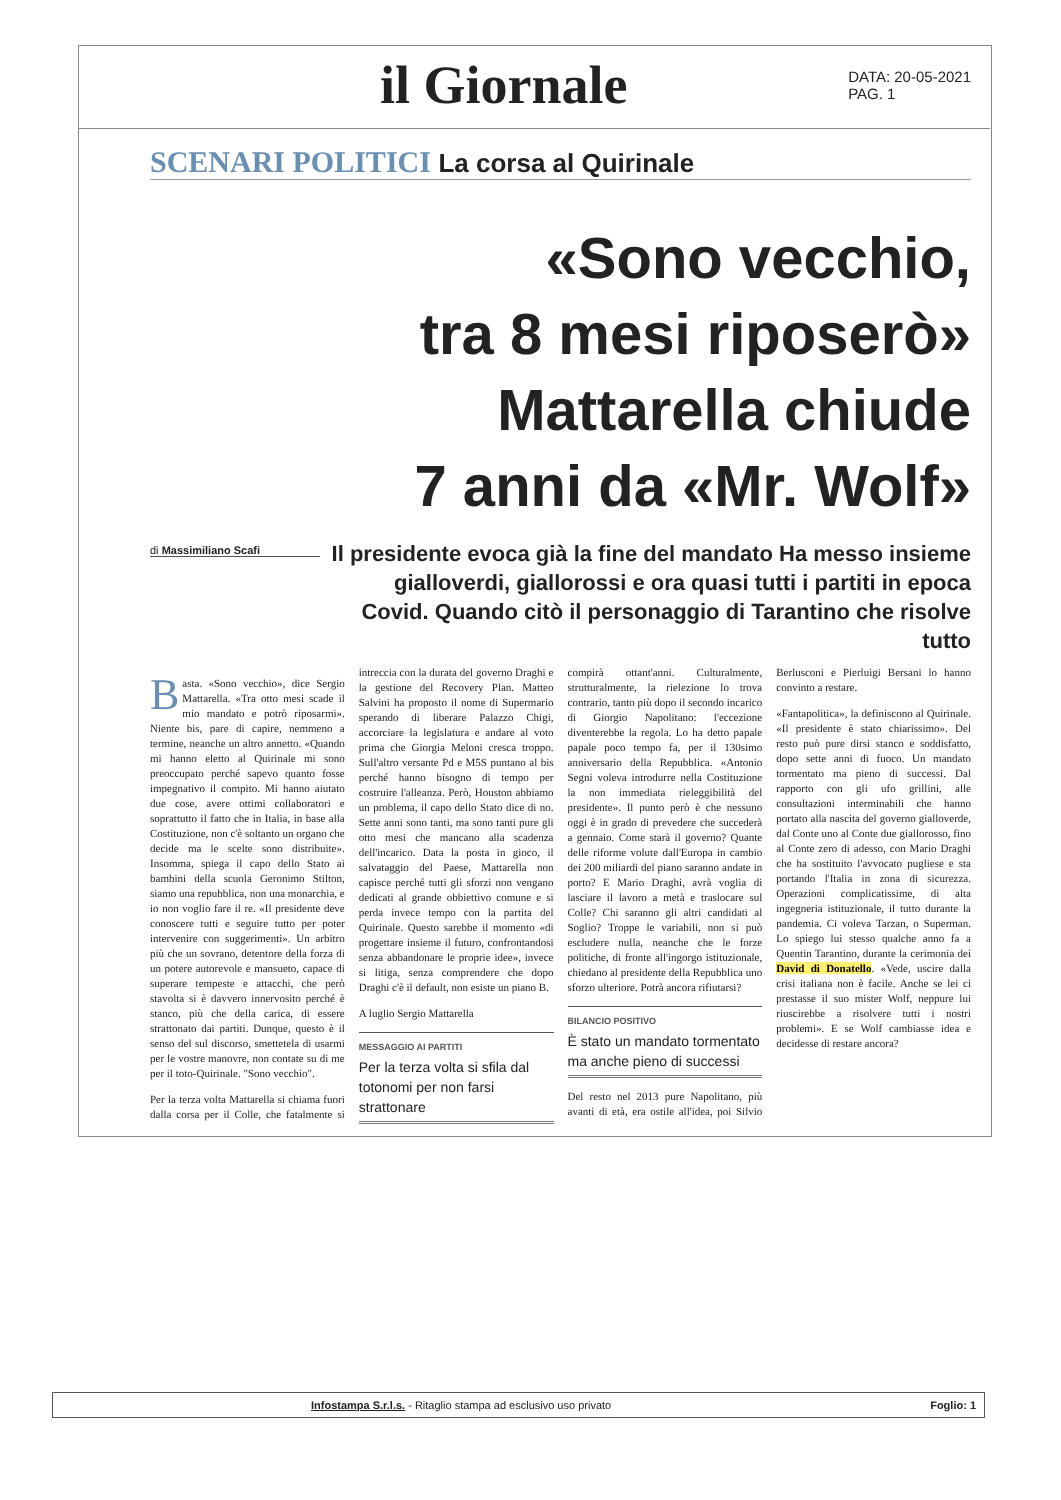il Giornale
DATA: 20-05-2021
PAG. 1
SCENARI POLITICI La corsa al Quirinale
«Sono vecchio,
tra 8 mesi riposerò»
Mattarella chiude
7 anni da «Mr. Wolf»
di Massimiliano Scafi
Il presidente evoca già la fine del mandato Ha messo insieme gialloverdi, giallorossi e ora quasi tutti i partiti in epoca Covid. Quando citò il personaggio di Tarantino che risolve tutto
Basta. «Sono vecchio», dice Sergio Mattarella. «Tra otto mesi scade il mio mandato e potrò riposarmi». Niente bis, pare di capire, nemmeno a termine, neanche un altro annetto. «Quando mi hanno eletto al Quirinale mi sono preoccupato perché sapevo quanto fosse impegnativo il compito. Mi hanno aiutato due cose, avere ottimi collaboratori e soprattutto il fatto che in Italia, in base alla Costituzione, non c'è soltanto un organo che decide ma le scelte sono distribuite». Insomma, spiega il capo dello Stato ai bambini della scuola Geronimo Stilton, siamo una repubblica, non una monarchia, e io non voglio fare il re. «Il presidente deve conoscere tutti e seguire tutto per poter intervenire con suggerimenti». Un arbitro più che un sovrano, detentore della forza di un potere autorevole e mansueto, capace di superare tempeste e attacchi, che però stavolta si è davvero innervosito perché è stanco, più che della carica, di essere strattonato dai partiti. Dunque, questo è il senso del sul discorso, smettetela di usarmi per le vostre manovre, non contate su di me per il toto-Quirinale. "Sono vecchio".
Per la terza volta Mattarella si chiama fuori dalla corsa per il Colle, che fatalmente si intreccia con la durata del governo Draghi e la gestione del Recovery Plan. Matteo Salvini ha proposto il nome di Supermario sperando di liberare Palazzo Chigi, accorciare la legislatura e andare al voto prima che Giorgia Meloni cresca troppo. Sull'altro versante Pd e M5S puntano al bis perché hanno bisogno di tempo per costruire l'alleanza. Però, Houston abbiamo un problema, il capo dello Stato dice di no. Sette anni sono tanti, ma sono tanti pure gli otto mesi che mancano alla scadenza dell'incarico. Data la posta in gioco, il salvataggio del Paese, Mattarella non capisce perché tutti gli sforzi non vengano dedicati al grande obbiettivo comune e si perda invece tempo con la partita del Quirinale. Questo sarebbe il momento «di progettare insieme il futuro, confrontandosi senza abbandonare le proprie idee», invece si litiga, senza comprendere che dopo Draghi c'è il default, non esiste un piano B.
A luglio Sergio Mattarella
MESSAGGIO AI PARTITI
Per la terza volta si sfila dal totonomi per non farsi strattonare
compirà ottant'anni. Culturalmente, strutturalmente, la rielezione lo trova contrario, tanto più dopo il secondo incarico di Giorgio Napolitano: l'eccezione diventerebbe la regola. Lo ha detto papale papale poco tempo fa, per il 130simo anniversario della Repubblica. «Antonio Segni voleva introdurre nella Costituzione la non immediata rieleggibilità del presidente». Il punto però è che nessuno oggi è in grado di prevedere che succederà a gennaio. Come starà il governo? Quante delle riforme volute dall'Europa in cambio dei 200 miliardi del piano saranno andate in porto? E Mario Draghi, avrà voglia di lasciare il lavoro a metà e traslocare sul Colle? Chi saranno gli altri candidati al Soglio? Troppe le variabili, non si può escludere nulla, neanche che le forze politiche, di fronte all'ingorgo istituzionale, chiedano al presidente della Repubblica uno sforzo ulteriore. Potrà ancora rifiutarsi?
BILANCIO POSITIVO
È stato un mandato tormentato ma anche pieno di successi
Del resto nel 2013 pure Napolitano, più avanti di età, era ostile all'idea, poi Silvio Berlusconi e Pierluigi Bersani lo hanno convinto a restare.
«Fantapolitica», la definiscono al Quirinale. «Il presidente è stato chiarissimo». Del resto può pure dirsi stanco e soddisfatto, dopo sette anni di fuoco. Un mandato tormentato ma pieno di successi. Dal rapporto con gli ufo grillini, alle consultazioni interminabili che hanno portato alla nascita del governo gialloverde, dal Conte uno al Conte due giallorosso, fino al Conte zero di adesso, con Mario Draghi che ha sostituito l'avvocato pugliese e sta portando l'Italia in zona di sicurezza. Operazioni complicatissime, di alta ingegneria istituzionale, il tutto durante la pandemia. Ci voleva Tarzan, o Superman. Lo spiego lui stesso qualche anno fa a Quentin Tarantino, durante la cerimonia dei David di Donatello. «Vede, uscire dalla crisi italiana non è facile. Anche se lei ci prestasse il suo mister Wolf, neppure lui riuscirebbe a risolvere tutti i nostri problemi». E se Wolf cambiasse idea e decidesse di restare ancora?
Infostampa S.r.l.s. - Ritaglio stampa ad esclusivo uso privato Foglio: 1